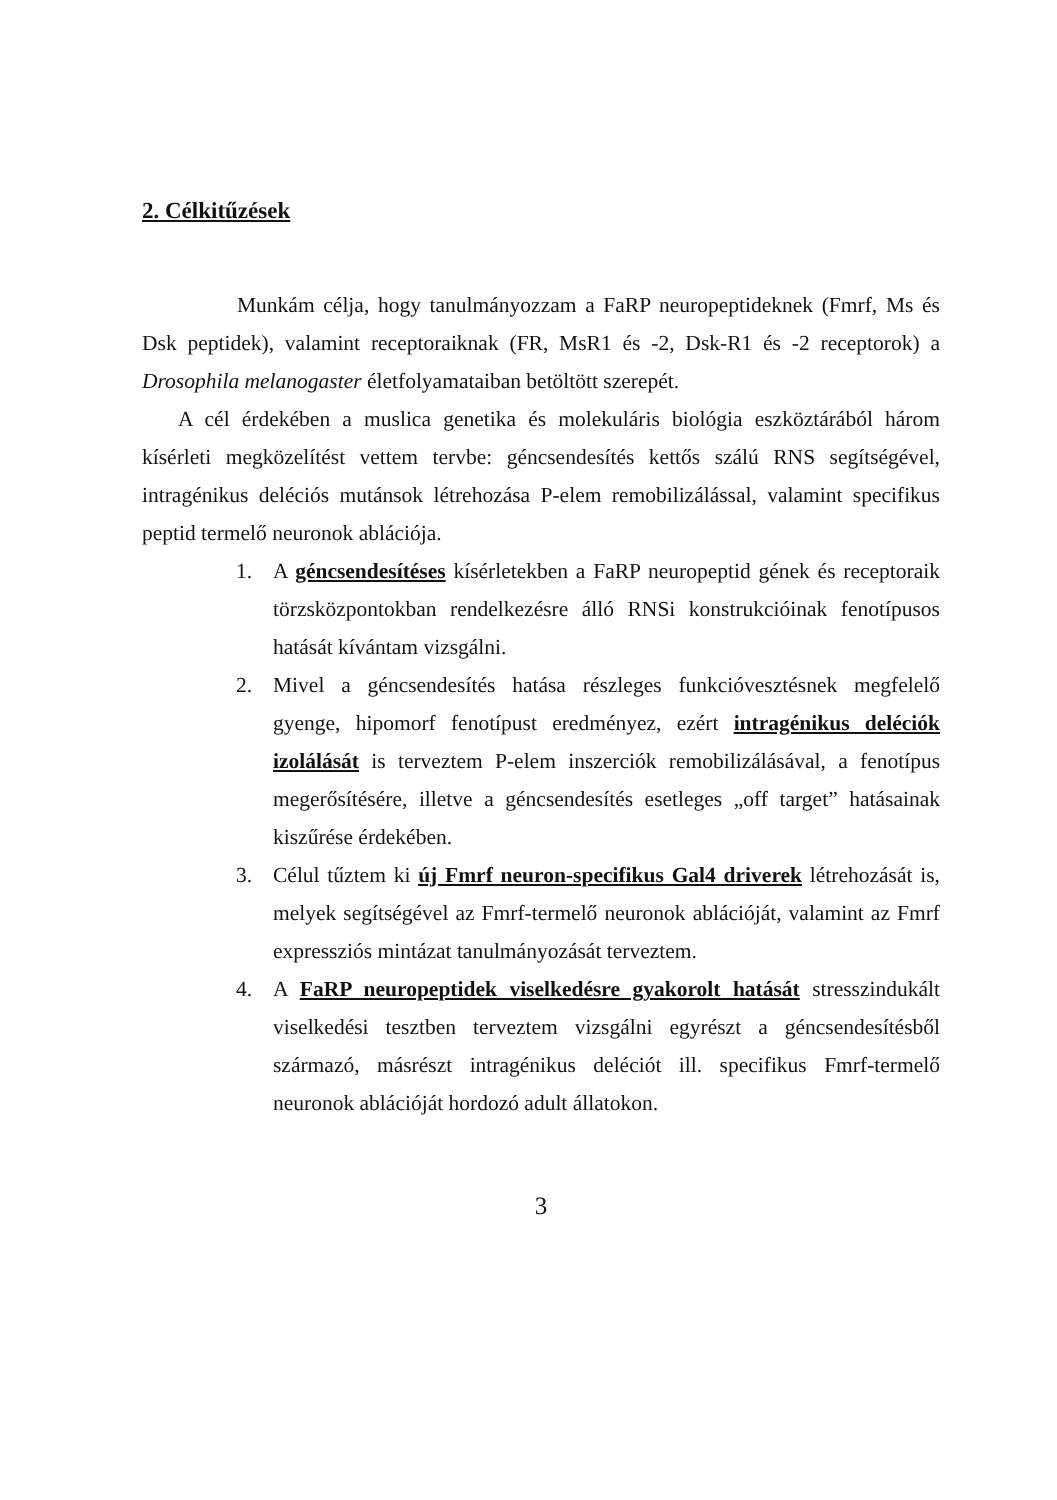2. Célkitűzések
Munkám célja, hogy tanulmányozzam a FaRP neuropeptideknek (Fmrf, Ms és Dsk peptidek), valamint receptoraiknak (FR, MsR1 és -2, Dsk-R1 és -2 receptorok) a Drosophila melanogaster életfolyamataiban betöltött szerepét.
A cél érdekében a muslica genetika és molekuláris biológia eszköztárából három kísérleti megközelítést vettem tervbe: géncsendesítés kettős szálú RNS segítségével, intragénikus deléciós mutánsok létrehozása P-elem remobilizálással, valamint specifikus peptid termelő neuronok ablációja.
1. A géncsendesítéses kísérletekben a FaRP neuropeptid gének és receptoraik törzsközpontokban rendelkezésre álló RNSi konstrukcióinak fenotípusos hatását kívántam vizsgálni.
2. Mivel a géncsendesítés hatása részleges funkcióvesztésnek megfelelő gyenge, hipomorf fenotípust eredményez, ezért intragénikus deléciók izolálását is terveztem P-elem inszerciók remobilizálásával, a fenotípus megerősítésére, illetve a géncsendesítés esetleges „off target” hatásainak kiszűrése érdekében.
3. Célul tűztem ki új Fmrf neuron-specifikus Gal4 driverek létrehozását is, melyek segítségével az Fmrf-termelő neuronok ablációját, valamint az Fmrf expressziós mintázat tanulmányozását terveztem.
4. A FaRP neuropeptidek viselkedésre gyakorolt hatását stresszindukált viselkedési tesztben terveztem vizsgálni egyrészt a géncsendesítésből származó, másrészt intragénikus deléciót ill. specifikus Fmrf-termelő neuronok ablációját hordozó adult állatokon.
3